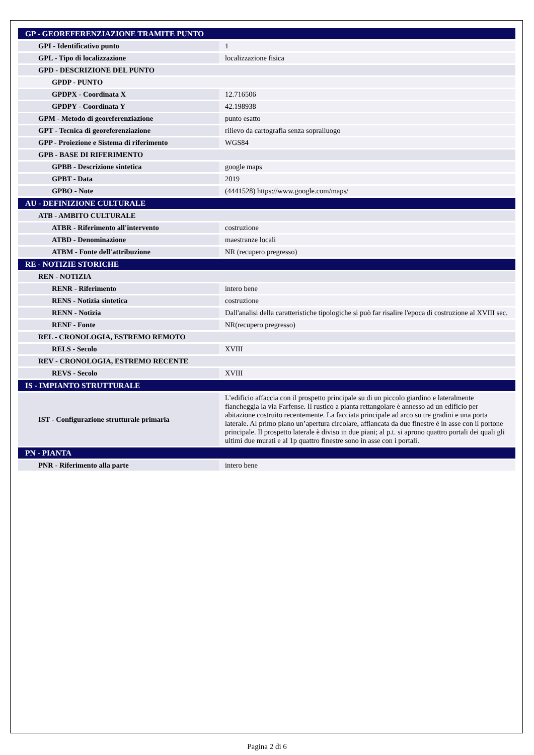| GP - GEOREFERENZIAZIONE TRAMITE PUNTO | |
| GPI - Identificativo punto | 1 |
| GPL - Tipo di localizzazione | localizzazione fisica |
| GPD - DESCRIZIONE DEL PUNTO | |
| GPDP - PUNTO | |
| GPDPX - Coordinata X | 12.716506 |
| GPDPY - Coordinata Y | 42.198938 |
| GPM - Metodo di georeferenziazione | punto esatto |
| GPT - Tecnica di georeferenziazione | rilievo da cartografia senza sopralluogo |
| GPP - Proiezione e Sistema di riferimento | WGS84 |
| GPB - BASE DI RIFERIMENTO | |
| GPBB - Descrizione sintetica | google maps |
| GPBT - Data | 2019 |
| GPBO - Note | (4441528) https://www.google.com/maps/ |
| AU - DEFINIZIONE CULTURALE | |
| ATB - AMBITO CULTURALE | |
| ATBR - Riferimento all'intervento | costruzione |
| ATBD - Denominazione | maestranze locali |
| ATBM - Fonte dell'attribuzione | NR (recupero pregresso) |
| RE - NOTIZIE STORICHE | |
| REN - NOTIZIA | |
| RENR - Riferimento | intero bene |
| RENS - Notizia sintetica | costruzione |
| RENN - Notizia | Dall'analisi della caratteristiche tipologiche si può far risalire l'epoca di costruzione al XVIII sec. |
| RENF - Fonte | NR(recupero pregresso) |
| REL - CRONOLOGIA, ESTREMO REMOTO | |
| RELS - Secolo | XVIII |
| REV - CRONOLOGIA, ESTREMO RECENTE | |
| REVS - Secolo | XVIII |
| IS - IMPIANTO STRUTTURALE | |
| IST - Configurazione strutturale primaria | L’edificio affaccia con il prospetto principale su di un piccolo giardino e lateralmente fiancheggia la via Farfense. Il rustico a pianta rettangolare è annesso ad un edificio per abitazione costruito recentemente. La facciata principale ad arco su tre gradini e una porta laterale. Al primo piano un’apertura circolare, affiancata da due finestre è in asse con il portone principale. Il prospetto laterale è diviso in due piani; al p.t. si aprono quattro portali dei quali gli ultimi due murati e al 1p quattro finestre sono in asse con i portali. |
| PN - PIANTA | |
| PNR - Riferimento alla parte | intero bene |
Pagina 2 di 6